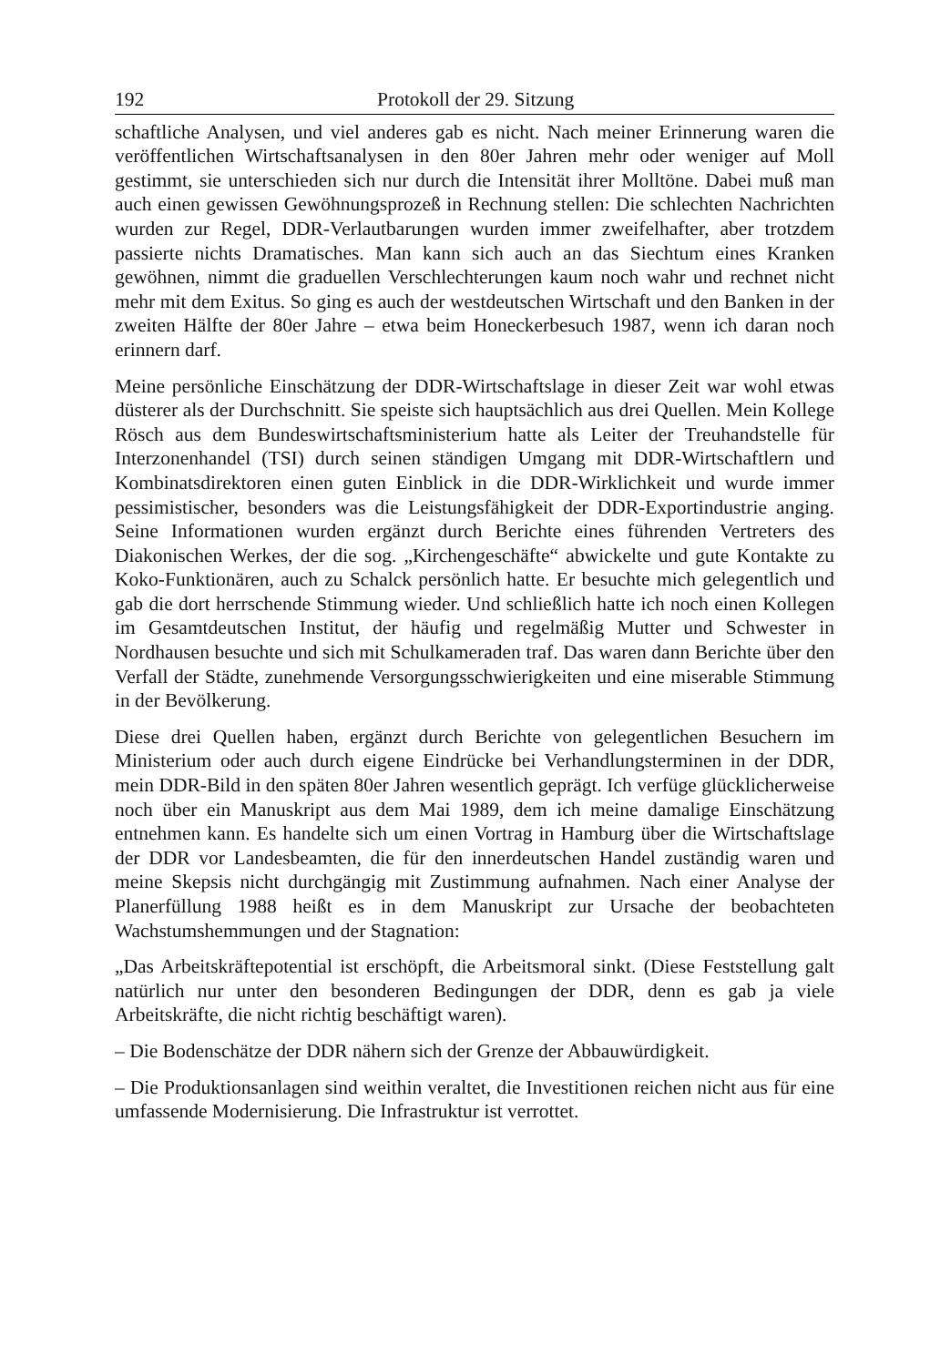192 Protokoll der 29. Sitzung
schaftliche Analysen, und viel anderes gab es nicht. Nach meiner Erinnerung waren die veröffentlichen Wirtschaftsanalysen in den 80er Jahren mehr oder weniger auf Moll gestimmt, sie unterschieden sich nur durch die Intensität ihrer Molltöne. Dabei muß man auch einen gewissen Gewöhnungsprozeß in Rechnung stellen: Die schlechten Nachrichten wurden zur Regel, DDR-Verlautbarungen wurden immer zweifelhafter, aber trotzdem passierte nichts Dramatisches. Man kann sich auch an das Siechtum eines Kranken gewöhnen, nimmt die graduellen Verschlechterungen kaum noch wahr und rechnet nicht mehr mit dem Exitus. So ging es auch der westdeutschen Wirtschaft und den Banken in der zweiten Hälfte der 80er Jahre – etwa beim Honeckerbesuch 1987, wenn ich daran noch erinnern darf.
Meine persönliche Einschätzung der DDR-Wirtschaftslage in dieser Zeit war wohl etwas düsterer als der Durchschnitt. Sie speiste sich hauptsächlich aus drei Quellen. Mein Kollege Rösch aus dem Bundeswirtschaftsministerium hatte als Leiter der Treuhandstelle für Interzonenhandel (TSI) durch seinen ständigen Umgang mit DDR-Wirtschaftlern und Kombinatsdirektoren einen guten Einblick in die DDR-Wirklichkeit und wurde immer pessimistischer, besonders was die Leistungsfähigkeit der DDR-Exportindustrie anging. Seine Informationen wurden ergänzt durch Berichte eines führenden Vertreters des Diakonischen Werkes, der die sog. „Kirchengeschäfte“ abwickelte und gute Kontakte zu Koko-Funktionären, auch zu Schalck persönlich hatte. Er besuchte mich gelegentlich und gab die dort herrschende Stimmung wieder. Und schließlich hatte ich noch einen Kollegen im Gesamtdeutschen Institut, der häufig und regelmäßig Mutter und Schwester in Nordhausen besuchte und sich mit Schulkameraden traf. Das waren dann Berichte über den Verfall der Städte, zunehmende Versorgungsschwierigkeiten und eine miserable Stimmung in der Bevölkerung.
Diese drei Quellen haben, ergänzt durch Berichte von gelegentlichen Besuchern im Ministerium oder auch durch eigene Eindrücke bei Verhandlungsterminen in der DDR, mein DDR-Bild in den späten 80er Jahren wesentlich geprägt. Ich verfüge glücklicherweise noch über ein Manuskript aus dem Mai 1989, dem ich meine damalige Einschätzung entnehmen kann. Es handelte sich um einen Vortrag in Hamburg über die Wirtschaftslage der DDR vor Landesbeamten, die für den innerdeutschen Handel zuständig waren und meine Skepsis nicht durchgängig mit Zustimmung aufnahmen. Nach einer Analyse der Planerfüllung 1988 heißt es in dem Manuskript zur Ursache der beobachteten Wachstumshemmungen und der Stagnation:
„Das Arbeitskräftepotential ist erschöpft, die Arbeitsmoral sinkt. (Diese Feststellung galt natürlich nur unter den besonderen Bedingungen der DDR, denn es gab ja viele Arbeitskräfte, die nicht richtig beschäftigt waren).
– Die Bodenschätze der DDR nähern sich der Grenze der Abbauwürdigkeit.
– Die Produktionsanlagen sind weithin veraltet, die Investitionen reichen nicht aus für eine umfassende Modernisierung. Die Infrastruktur ist verrottet.